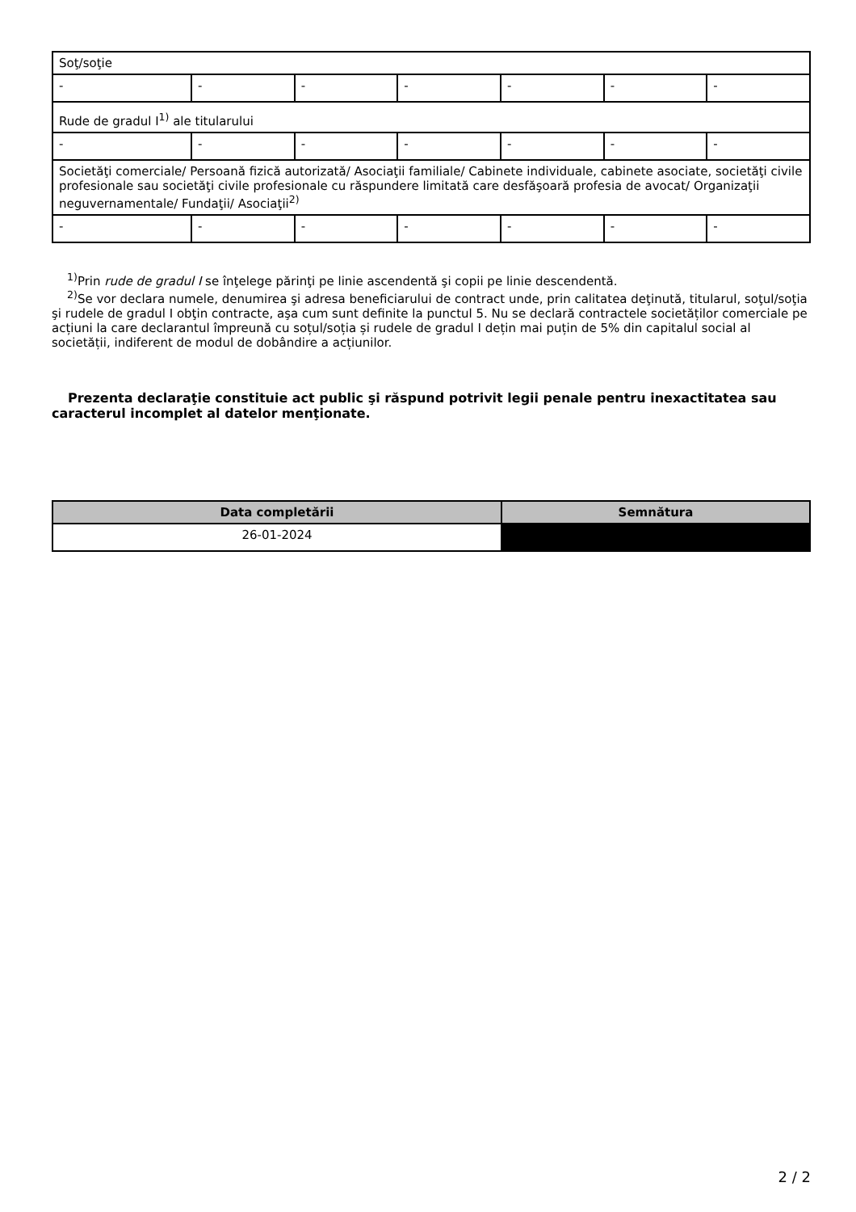| Soţ/soţie | | | | | | |
| - | - | - | - | - | - | - |
| Rude de gradul I<sup>1)</sup> ale titularului | | | | | | |
| - | - | - | - | - | - | - |
| Societăţi comerciale/ Persoană fizică autorizată/ Asociaţii familiale/ Cabinete individuale, cabinete asociate, societăţi civile profesionale sau societăţi civile profesionale cu răspundere limitată care desfăşoară profesia de avocat/ Organizaţii neguvernamentale/ Fundaţii/ Asociaţii<sup>2)</sup> | | | | | | |
| - | - | - | - | - | - | - |
<sup>1)</sup> Prin rude de gradul I se înţelege părinţi pe linie ascendentă şi copii pe linie descendentă.
<sup>2)</sup> Se vor declara numele, denumirea şi adresa beneficiarului de contract unde, prin calitatea deţinută, titularul, soţul/soţia şi rudele de gradul I obţin contracte, aşa cum sunt definite la punctul 5. Nu se declară contractele societăților comerciale pe acțiuni la care declarantul împreună cu soțul/soția și rudele de gradul I dețin mai puțin de 5% din capitalul social al societății, indiferent de modul de dobândire a acțiunilor.
Prezenta declaraţie constituie act public şi răspund potrivit legii penale pentru inexactitatea sau caracterul incomplet al datelor menţionate.
| Data completării | Semnătura |
| --- | --- |
| 26-01-2024 | |
2 / 2